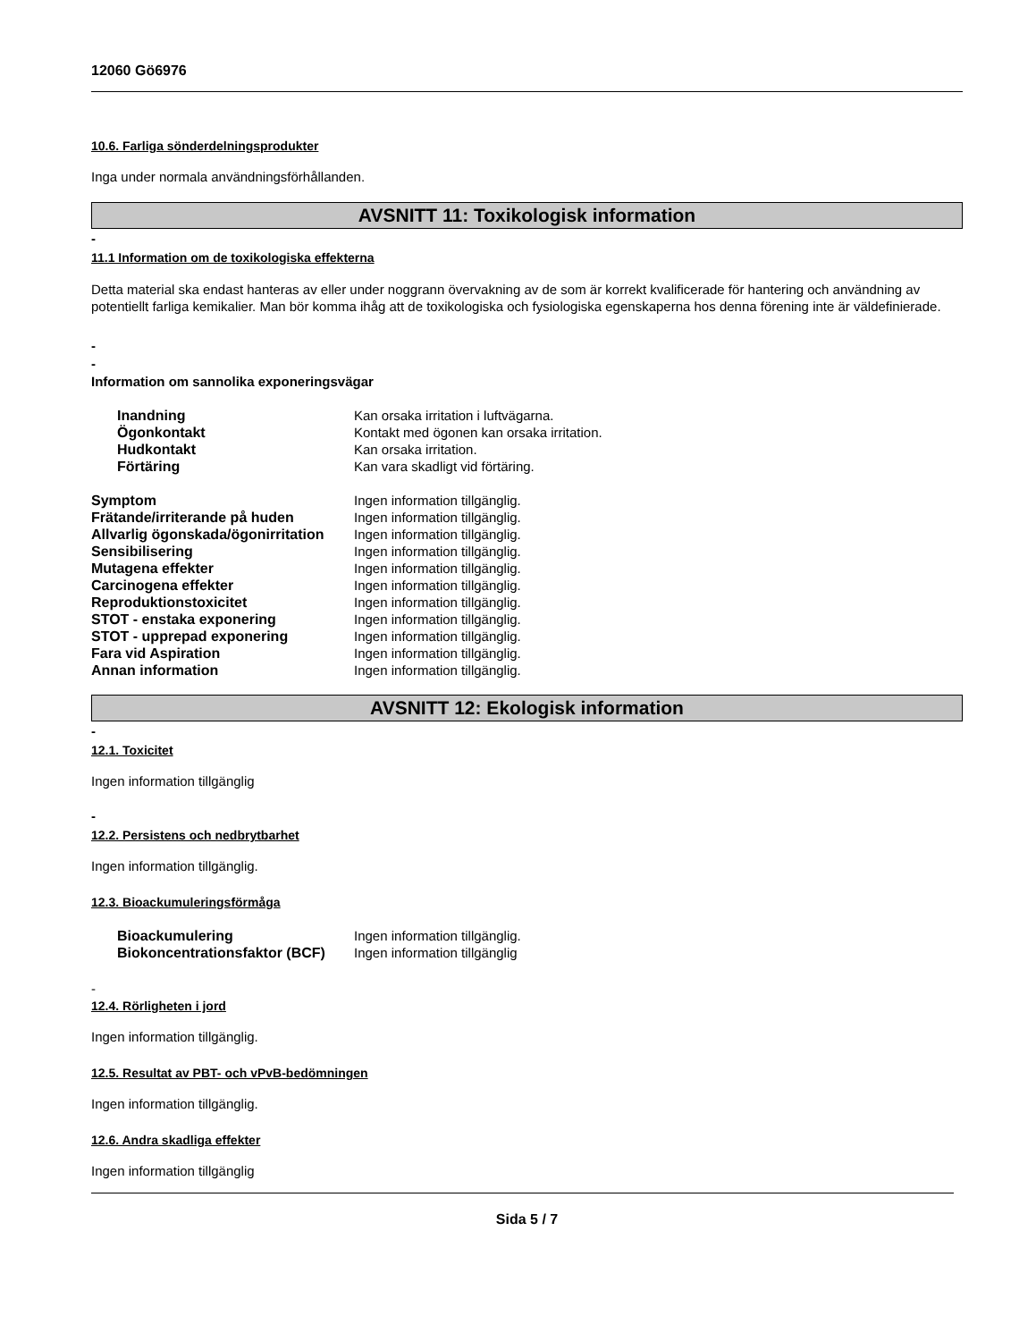12060 Gö6976
10.6. Farliga sönderdelningsprodukter
Inga under normala användningsförhållanden.
AVSNITT 11: Toxikologisk information
-
11.1 Information om de toxikologiska effekterna
Detta material ska endast hanteras av eller under noggrann övervakning av de som är korrekt kvalificerade för hantering och användning av potentiellt farliga kemikalier. Man bör komma ihåg att de toxikologiska och fysiologiska egenskaperna hos denna förening inte är väldefinierade.
-
-
Information om sannolika exponeringsvägar
| Inandning | Kan orsaka irritation i luftvägarna. |
| Ögonkontakt | Kontakt med ögonen kan orsaka irritation. |
| Hudkontakt | Kan orsaka irritation. |
| Förtäring | Kan vara skadligt vid förtäring. |
| Symptom | Ingen information tillgänglig. |
| Frätande/irriterande på huden | Ingen information tillgänglig. |
| Allvarlig ögonskada/ögonirritation | Ingen information tillgänglig. |
| Sensibilisering | Ingen information tillgänglig. |
| Mutagena effekter | Ingen information tillgänglig. |
| Carcinogena effekter | Ingen information tillgänglig. |
| Reproduktionstoxicitet | Ingen information tillgänglig. |
| STOT - enstaka exponering | Ingen information tillgänglig. |
| STOT - upprepad exponering | Ingen information tillgänglig. |
| Fara vid Aspiration | Ingen information tillgänglig. |
| Annan information | Ingen information tillgänglig. |
AVSNITT 12: Ekologisk information
-
12.1. Toxicitet
Ingen information tillgänglig
-
12.2. Persistens och nedbrytbarhet
Ingen information tillgänglig.
12.3. Bioackumuleringsförmåga
| Bioackumulering | Ingen information tillgänglig. |
| Biokoncentrationsfaktor (BCF) | Ingen information tillgänglig |
-
12.4. Rörligheten i jord
Ingen information tillgänglig.
12.5. Resultat av PBT- och vPvB-bedömningen
Ingen information tillgänglig.
12.6. Andra skadliga effekter
Ingen information tillgänglig
Sida 5 / 7